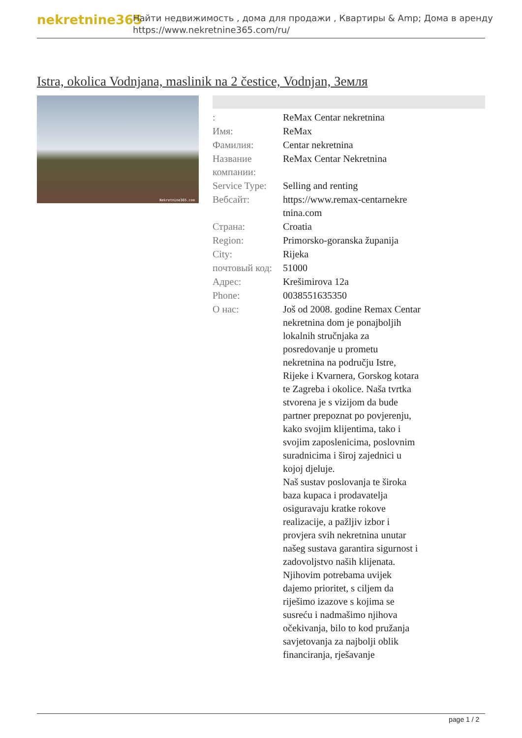nekretnine365
Найти недвижимость , дома для продажи , Квартиры & Amp; Дома в аренду
https://www.nekretnine365.com/ru/
Istra, okolica Vodnjana, maslinik na 2 čestice, Vodnjan, Земля
Nekretnine365.com
| : | ReMax Centar nekretnina |
| Имя: | ReMax |
| Фамилия: | Centar nekretnina |
| Название компании: | ReMax Centar Nekretnina |
| Service Type: | Selling and renting |
| Вебсайт: | https://www.remax-centarnekre tnina.com |
| Страна: | Croatia |
| Region: | Primorsko-goranska županija |
| City: | Rijeka |
| почтовый код: | 51000 |
| Адрес: | Krešimirova 12a |
| Phone: | 0038551635350 |
| О нас: | Još od 2008. godine Remax Centar nekretnina dom je ponajboljih lokalnih stručnjaka za posredovanje u prometu nekretnina na području Istre, Rijeke i Kvarnera, Gorskog kotara te Zagreba i okolice. Naša tvrtka stvorena je s vizijom da bude partner prepoznat po povjerenju, kako svojim klijentima, tako i svojim zaposlenicima, poslovnim suradnicima i široj zajednici u kojoj djeluje. Naš sustav poslovanja te široka baza kupaca i prodavatelja osiguravaju kratke rokove realizacije, a pažljiv izbor i provjera svih nekretnina unutar našeg sustava garantira sigurnost i zadovoljstvo naših klijenata. Njihovim potrebama uvijek dajemo prioritet, s ciljem da riješimo izazove s kojima se susreću i nadmašimo njihova očekivanja, bilo to kod pružanja savjetovanja za najbolji oblik financiranja, rješavanje |
page 1 / 2